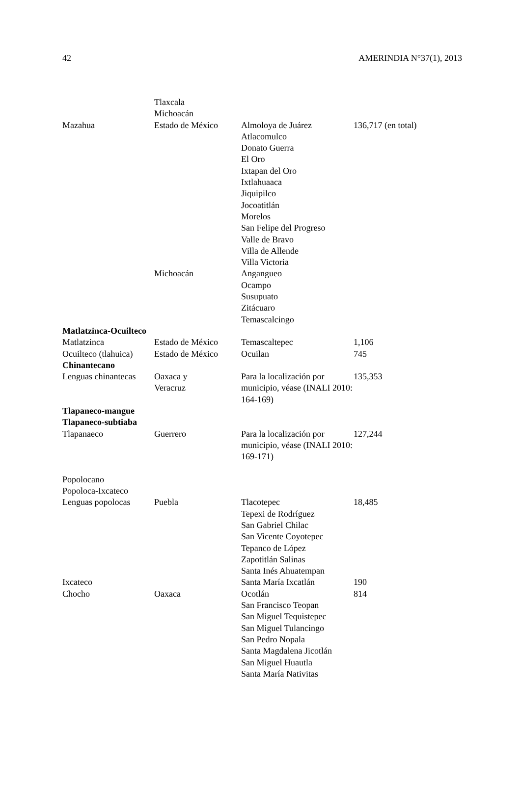42 AMERINDIA N°37(1), 2013
| | Tlaxcala Michoacán | | |
| Mazahua | Estado de México | Almoloya de Juárez Atlacomulco Donato Guerra El Oro Ixtapan del Oro Ixtlahuaaca Jiquipilco Jocoatitlán Morelos San Felipe del Progreso Valle de Bravo Villa de Allende Villa Victoria | 136,717 (en total) |
| | Michoacán | Angangueo Ocampo Susupuato Zitácuaro Temascalcingo | |
| Matlatzinca-Ocuilteco | | | |
| Matlatzinca | Estado de México | Temascaltepec | 1,106 |
| Ocuilteco (tlahuica) | Estado de México | Ocuilan | 745 |
| Chinantecano | | | |
| Lenguas chinantecas | Oaxaca y Veracruz | Para la localización por municipio, véase (INALI 2010: 164-169) | 135,353 |
| Tlapaneco-mangue Tlapaneco-subtiaba | | | |
| Tlapanaeco | Guerrero | Para la localización por municipio, véase (INALI 2010: 169-171) | 127,244 |
| Popolocano Popoloca-Ixcateco | | | |
| Lenguas popolocas | Puebla | Tlacotepec Tepexi de Rodríguez San Gabriel Chilac San Vicente Coyotepec Tepanco de López Zapotitlán Salinas Santa Inés Ahuatempan | 18,485 |
| Ixcateco | | Santa María Ixcatlán | 190 |
| Chocho | Oaxaca | Ocotlán San Francisco Teopan San Miguel Tequistepec San Miguel Tulancingo San Pedro Nopala Santa Magdalena Jicotlán San Miguel Huautla Santa María Nativitas | 814 |